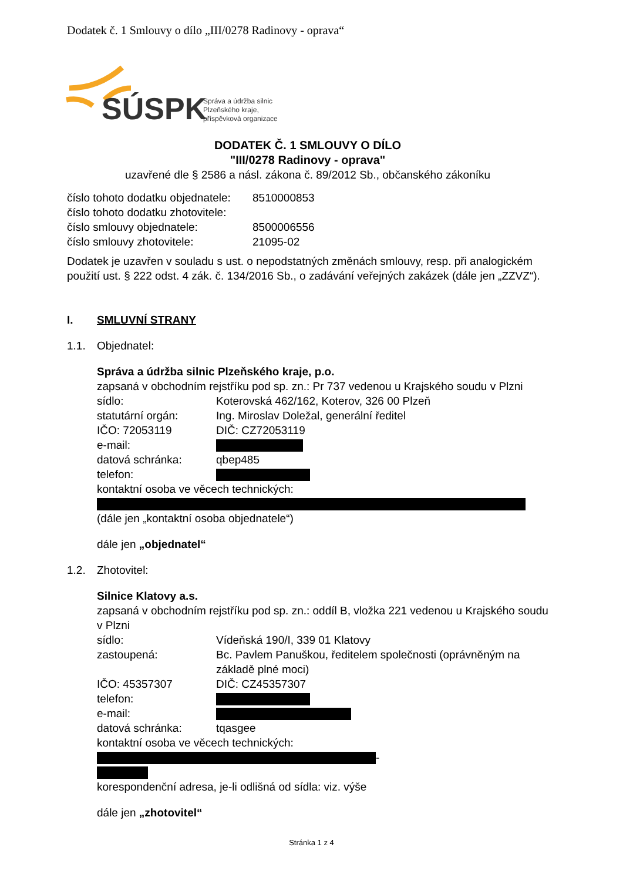Dodatek č. 1 Smlouvy o dílo „III/0278 Radinovy - oprava“
SÚSPK
Správa a údržba silnic
Plzeňského kraje,
příspěvková organizace
DODATEK Č. 1 SMLOUVY O DÍLO
"III/0278 Radinovy - oprava"
uzavřené dle § 2586 a násl. zákona č. 89/2012 Sb., občanského zákoníku
| číslo tohoto dodatku objednatele: | 8510000853 |
| číslo tohoto dodatku zhotovitele: | |
| číslo smlouvy objednatele: | 8500006556 |
| číslo smlouvy zhotovitele: | 21095-02 |
Dodatek je uzavřen v souladu s ust. o nepodstatných změnách smlouvy, resp. při analogickém použití ust. § 222 odst. 4 zák. č. 134/2016 Sb., o zadávání veřejných zakázek (dále jen „ZZVZ“).
I. SMLUVNÍ STRANY
1.1. Objednatel:
Správa a údržba silnic Plzeňského kraje, p.o.
zapsaná v obchodním rejstříku pod sp. zn.: Pr 737 vedenou u Krajského soudu v Plzni
| sídlo: | Koterovská 462/162, Koterov, 326 00 Plzeň |
| statutární orgán: | Ing. Miroslav Doležal, generální ředitel |
| IČO: 72053119 | DIČ: CZ72053119 |
| e-mail: | |
| datová schránka: | qbep485 |
| telefon: | |
kontaktní osoba ve věcech technických:
(dále jen „kontaktní osoba objednatele“)
dále jen „objednatel“
1.2. Zhotovitel:
Silnice Klatovy a.s.
zapsaná v obchodním rejstříku pod sp. zn.: oddíl B, vložka 221 vedenou u Krajského soudu v Plzni
| sídlo: | Vídeňská 190/I, 339 01 Klatovy |
| zastoupená: | Bc. Pavlem Panuškou, ředitelem společnosti (oprávněným na základě plné moci) |
| IČO: 45357307 | DIČ: CZ45357307 |
| telefon: | |
| e-mail: | |
| datová schránka: | tqasgee |
kontaktní osoba ve věcech technických: -
korespondenční adresa, je-li odlišná od sídla: viz. výše
dále jen „zhotovitel“
Stránka 1 z 4